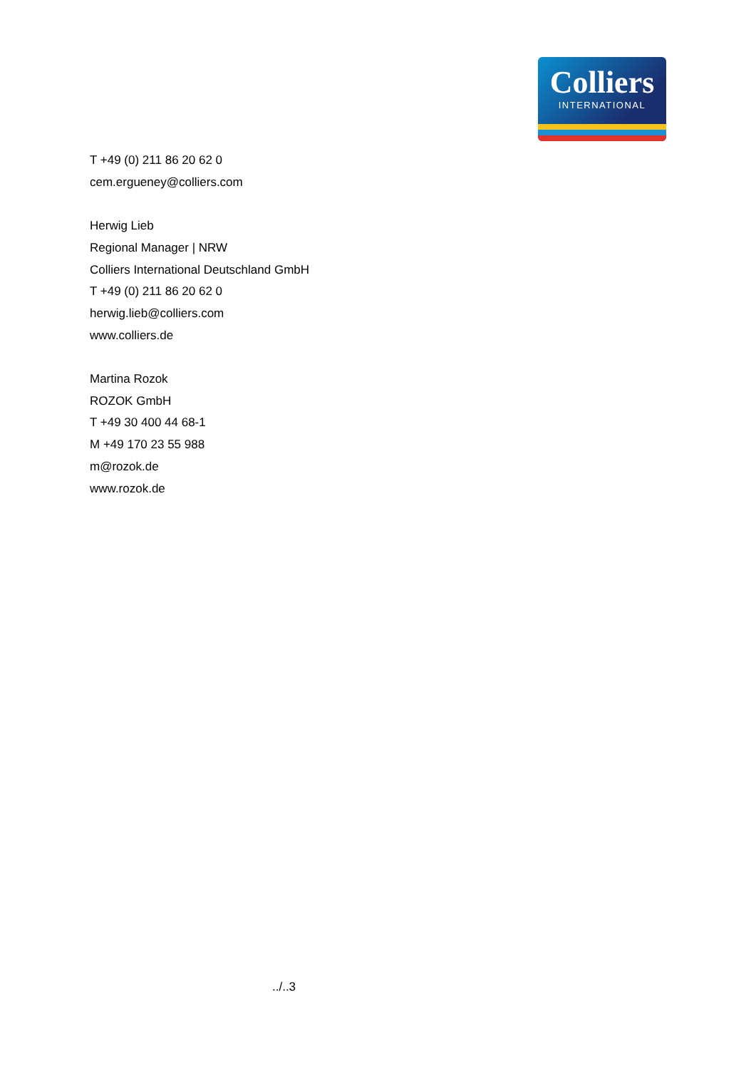Colliers
INTERNATIONAL
T +49 (0) 211 86 20 62 0
cem.ergueney@colliers.com
Herwig Lieb
Regional Manager | NRW
Colliers International Deutschland GmbH
T +49 (0) 211 86 20 62 0
herwig.lieb@colliers.com
www.colliers.de
Martina Rozok
ROZOK GmbH
T +49 30 400 44 68-1
M +49 170 23 55 988
m@rozok.de
www.rozok.de
../..3